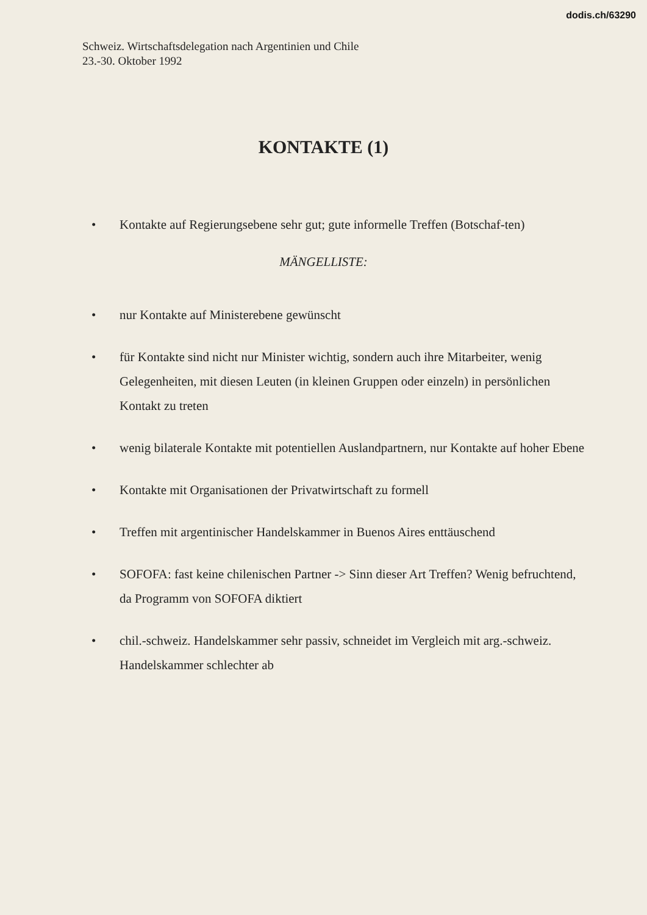dodis.ch/63290
Schweiz. Wirtschaftsdelegation nach Argentinien und Chile
23.-30. Oktober 1992
KONTAKTE (1)
• Kontakte auf Regierungsebene sehr gut; gute informelle Treffen (Botschaf-ten)
MÄNGELLISTE:
• nur Kontakte auf Ministerebene gewünscht
• für Kontakte sind nicht nur Minister wichtig, sondern auch ihre Mitarbeiter, wenig Gelegenheiten, mit diesen Leuten (in kleinen Gruppen oder einzeln) in persönlichen Kontakt zu treten
• wenig bilaterale Kontakte mit potentiellen Auslandpartnern, nur Kontakte auf hoher Ebene
• Kontakte mit Organisationen der Privatwirtschaft zu formell
• Treffen mit argentinischer Handelskammer in Buenos Aires enttäuschend
• SOFOFA: fast keine chilenischen Partner -> Sinn dieser Art Treffen? Wenig befruchtend, da Programm von SOFOFA diktiert
• chil.-schweiz. Handelskammer sehr passiv, schneidet im Vergleich mit arg.-schweiz. Handelskammer schlechter ab